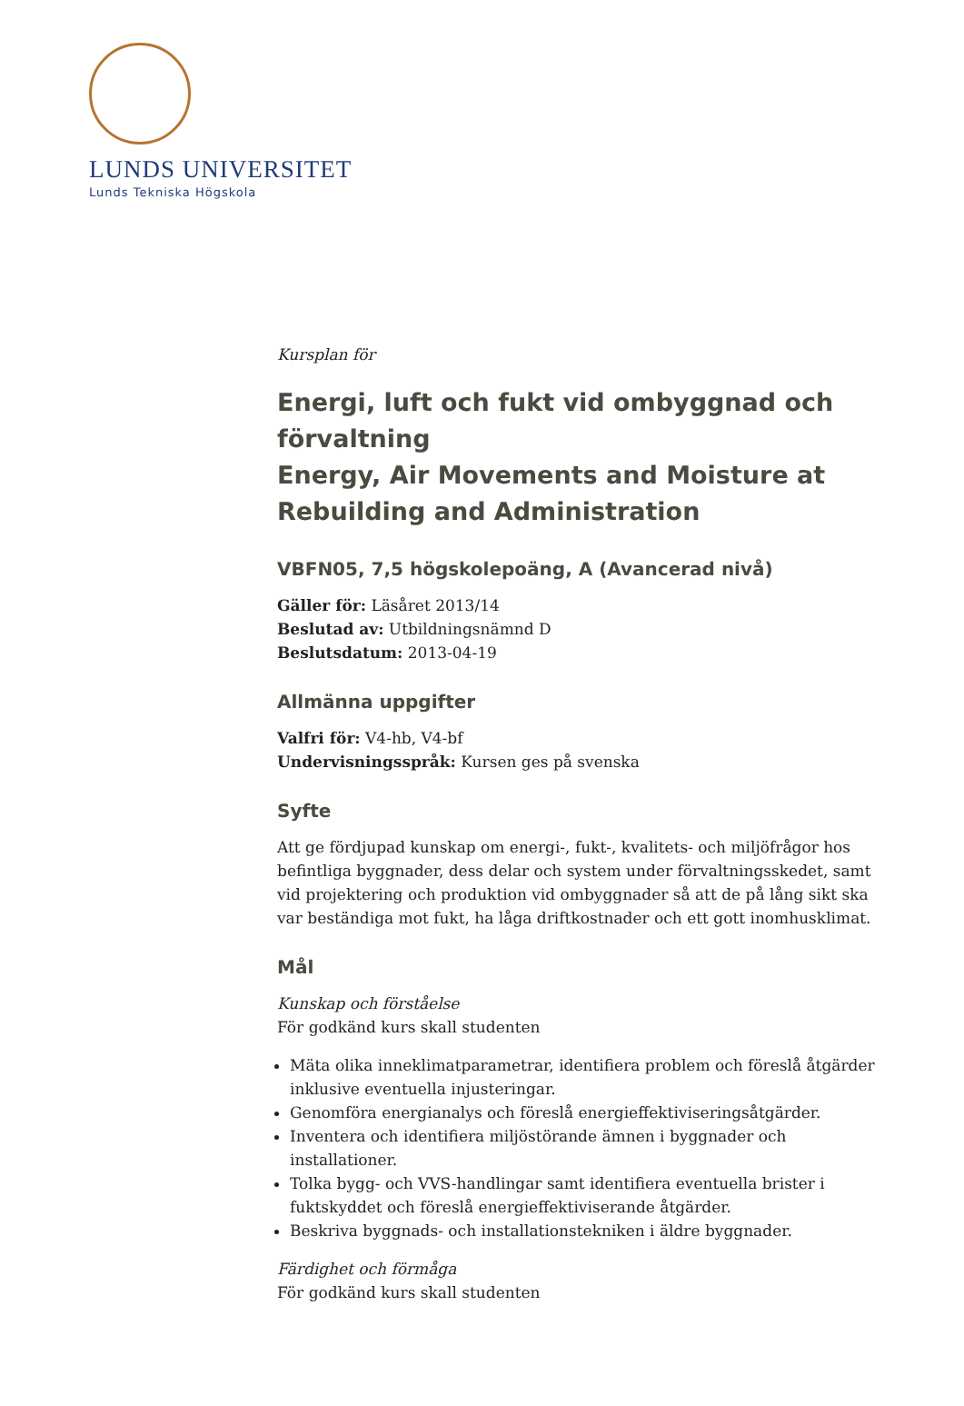LUNDS UNIVERSITET
Lunds Tekniska Högskola
Kursplan för
Energi, luft och fukt vid ombyggnad och förvaltning
Energy, Air Movements and Moisture at Rebuilding and Administration
VBFN05, 7,5 högskolepoäng, A (Avancerad nivå)
Gäller för: Läsåret 2013/14
Beslutad av: Utbildningsnämnd D
Beslutsdatum: 2013-04-19
Allmänna uppgifter
Valfri för: V4-hb, V4-bf
Undervisningsspråk: Kursen ges på svenska
Syfte
Att ge fördjupad kunskap om energi-, fukt-, kvalitets- och miljöfrågor hos befintliga byggnader, dess delar och system under förvaltningsskedet, samt vid projektering och produktion vid ombyggnader så att de på lång sikt ska var beständiga mot fukt, ha låga driftkostnader och ett gott inomhusklimat.
Mål
Kunskap och förståelse
För godkänd kurs skall studenten
Mäta olika inneklimatparametrar, identifiera problem och föreslå åtgärder inklusive eventuella injusteringar.
Genomföra energianalys och föreslå energieffektiviseringsåtgärder.
Inventera och identifiera miljöstörande ämnen i byggnader och installationer.
Tolka bygg- och VVS-handlingar samt identifiera eventuella brister i fuktskyddet och föreslå energieffektiviserande åtgärder.
Beskriva byggnads- och installationstekniken i äldre byggnader.
Färdighet och förmåga
För godkänd kurs skall studenten